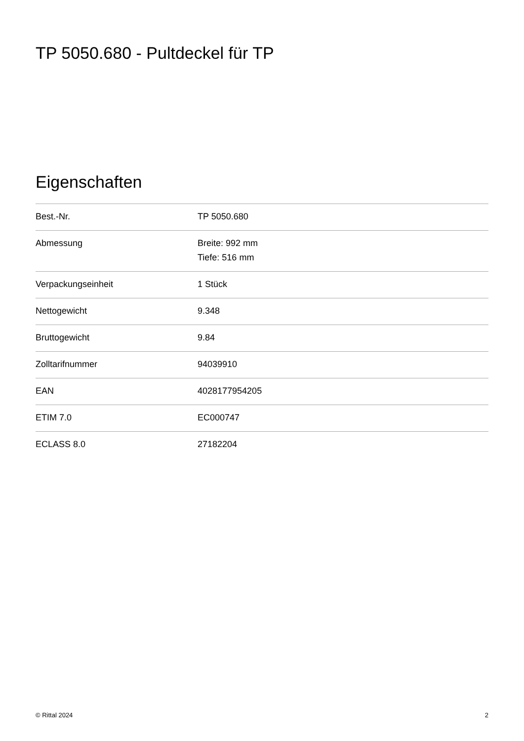TP 5050.680 - Pultdeckel für TP
Eigenschaften
| Best.-Nr. | TP 5050.680 |
| Abmessung | Breite: 992 mm Tiefe: 516 mm |
| Verpackungseinheit | 1 Stück |
| Nettogewicht | 9.348 |
| Bruttogewicht | 9.84 |
| Zolltarifnummer | 94039910 |
| EAN | 4028177954205 |
| ETIM 7.0 | EC000747 |
| ECLASS 8.0 | 27182204 |
© Rittal 2024 2